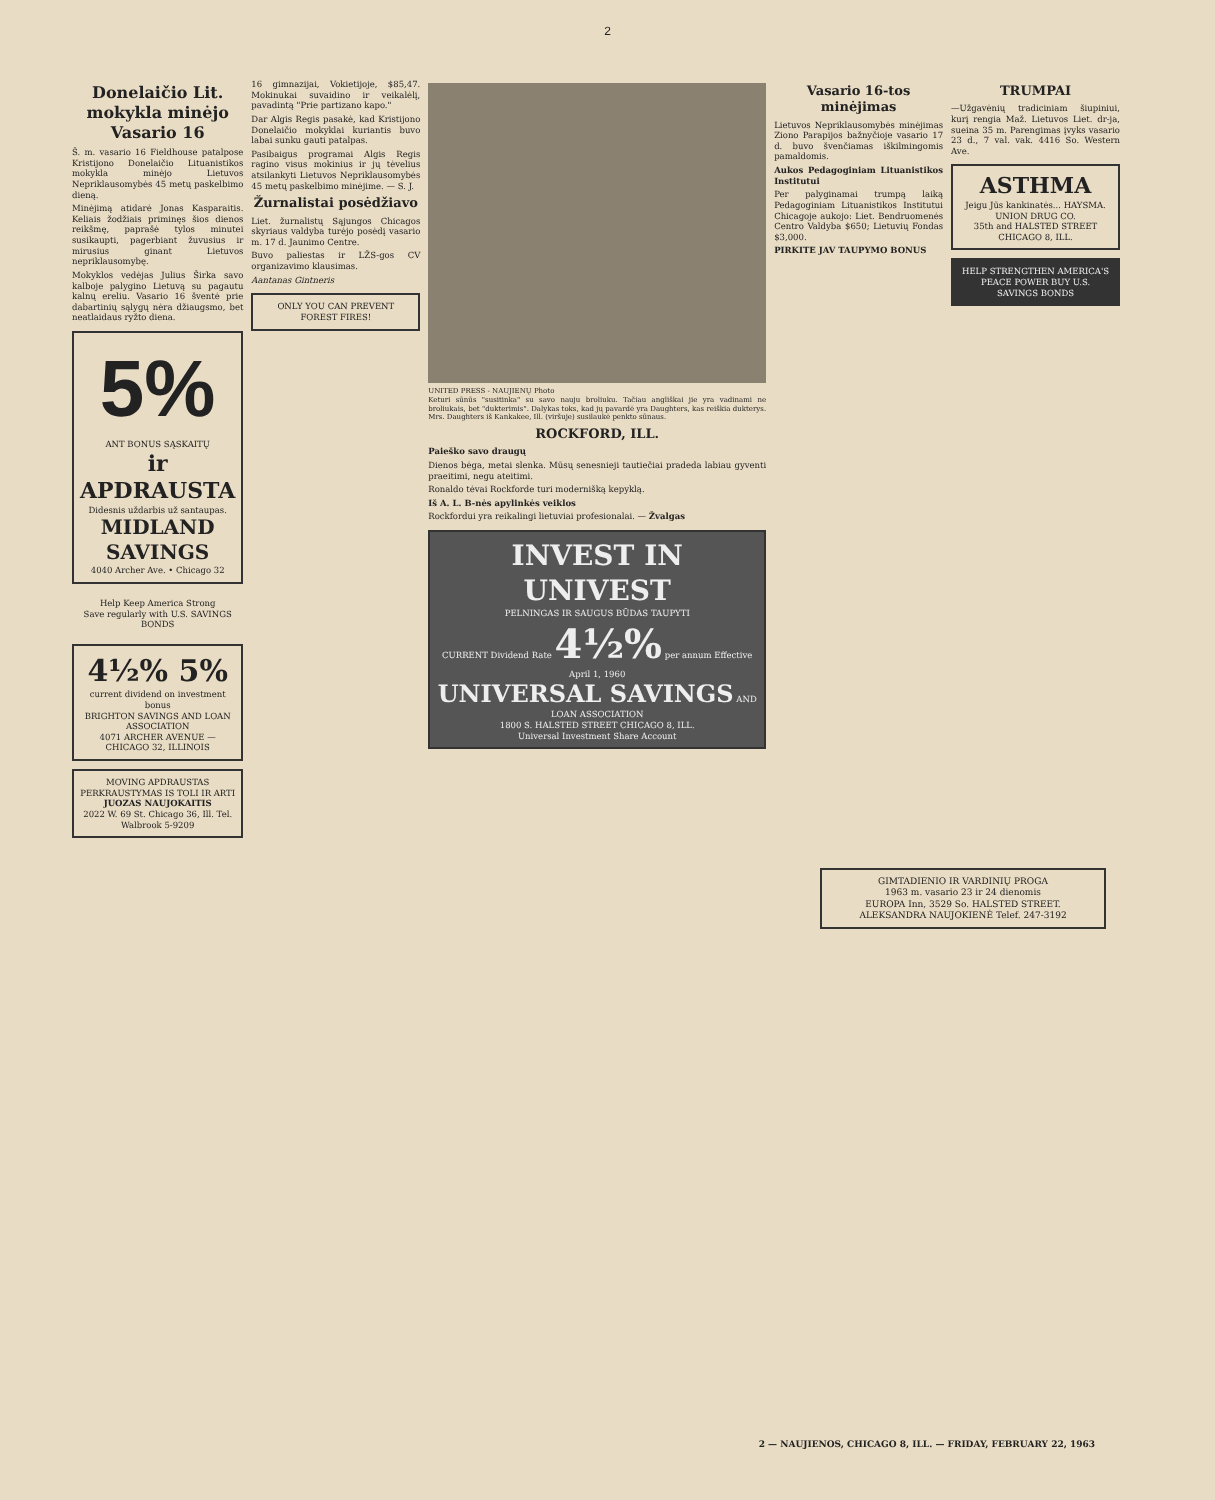2
Donelaičio Lit. mokykla minėjo Vasario 16
Š. m. vasario 16 Fieldhouse patalpose Kristijono Donelaičio Lituanistikos mokykla minėjo Lietuvos Nepriklausomybės 45 metų paskelbimo dieną.
Minėjimą atidarė Jonas Kasparaitis. Keliais žodžiais priminęs šios dienos reikšmę, paprašė tylos minutei susikaupti, pagerbiant žuvusius ir mirusius ginant Lietuvos nepriklausomybę.
Mokyklos vedėjas Julius Širka savo kalboje palygino Lietuvą su pagautu kalnų ereliu. Vasario 16 šventė prie dabartinių sąlygų nėra džiaugsmo, bet neatlaidaus ryžto diena.
5%
ANT BONUS SĄSKAITŲ
ir APDRAUSTA
Didesnis uždarbis už santaupas.
MIDLAND SAVINGS
4040 Archer Ave. • Chicago 32
Help Keep America Strong
Save regularly with U.S. SAVINGS BONDS
4½% 5%
current dividend on investment bonus
BRIGHTON SAVINGS AND LOAN ASSOCIATION
4071 ARCHER AVENUE — CHICAGO 32, ILLINOIS
MOVING APDRAUSTAS PERKRAUSTYMAS IS TOLI IR ARTI
JUOZAS NAUJOKAITIS
2022 W. 69 St. Chicago 36, Ill. Tel. Walbrook 5-9209
16 gimnazijai, Vokietijoje, $85,47. Mokinukai suvaidino ir veikalėlį, pavadintą "Prie partizano kapo."
Dar Algis Regis pasakė, kad Kristijono Donelaičio mokyklai kuriantis buvo labai sunku gauti patalpas.
Pasibaigus programai Algis Regis ragino visus mokinius ir jų tėvelius atsilankyti Lietuvos Nepriklausomybės 45 metų paskelbimo minėjime. — S. J.
Žurnalistai posėdžiavo
Liet. žurnalistų Sąjungos Chicagos skyriaus valdyba turėjo posėdį vasario m. 17 d. Jaunimo Centre.
Buvo paliestas ir LŽS-gos CV organizavimo klausimas.
Aantanas Gintneris
ONLY YOU CAN PREVENT FOREST FIRES!
UNITED PRESS - NAUJIENŲ Photo
Keturi sūnūs "susitinka" su savo nauju broliuku. Tačiau angliškai jie yra vadinami ne broliukais, bet "dukterimis". Dalykas toks, kad jų pavardė yra Daughters, kas reiškia dukterys. Mrs. Daughters iš Kankakee, Ill. (viršuje) susilaukė penkto sūnaus.
ROCKFORD, ILL.
Paieško savo draugų
Dienos bėga, metai slenka. Mūsų senesnieji tautiečiai pradeda labiau gyventi praeitimi, negu ateitimi.
Ronaldo tėvai Rockforde turi modernišką kepyklą.
Iš A. L. B-nės apylinkės veiklos
Rockfordui yra reikalingi lietuviai profesionalai. — Žvalgas
INVEST IN UNIVEST
PELNINGAS IR SAUGUS BŪDAS TAUPYTI
CURRENT Dividend Rate 4½% per annum Effective April 1, 1960
UNIVERSAL SAVINGS AND LOAN ASSOCIATION
1800 S. HALSTED STREET CHICAGO 8, ILL.
Universal Investment Share Account
Vasario 16-tos minėjimas
Lietuvos Nepriklausomybės minėjimas Ziono Parapijos bažnyčioje vasario 17 d. buvo švenčiamas iškilmingomis pamaldomis.
Aukos Pedagoginiam Lituanistikos Institutui
Per palyginamai trumpą laiką Pedagoginiam Lituanistikos Institutui Chicagoje aukojo: Liet. Bendruomenės Centro Valdyba $650; Lietuvių Fondas $3,000.
PIRKITE JAV TAUPYMO BONUS
TRUMPAI
—Užgavėnių tradiciniam šiupiniui, kurį rengia Maž. Lietuvos Liet. dr-ja, sueina 35 m. Parengimas įvyks vasario 23 d., 7 val. vak. 4416 So. Western Ave.
ASTHMA
Jeigu Jūs kankinatės... HAYSMA.
UNION DRUG CO.
35th and HALSTED STREET CHICAGO 8, ILL.
HELP STRENGTHEN AMERICA'S PEACE POWER BUY U.S. SAVINGS BONDS
GIMTADIENIO IR VARDINIŲ PROGA
1963 m. vasario 23 ir 24 dienomis
EUROPA Inn, 3529 So. HALSTED STREET.
ALEKSANDRA NAUJOKIENĖ Telef. 247-3192
2 — NAUJIENOS, CHICAGO 8, ILL. — FRIDAY, FEBRUARY 22, 1963